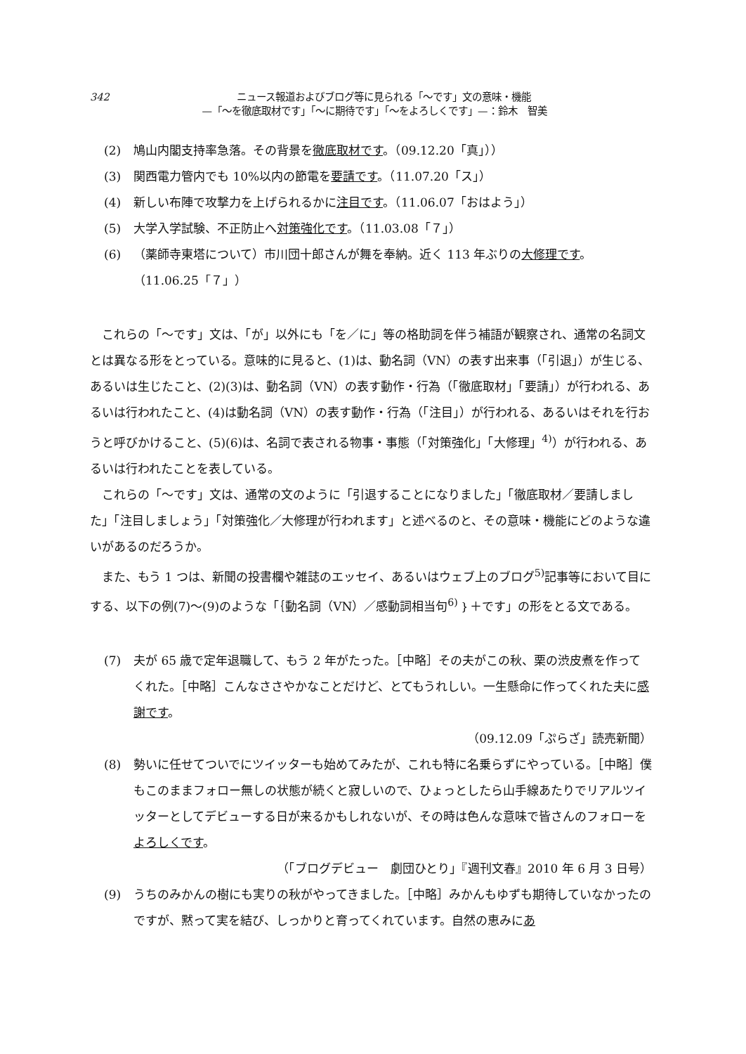342
ニュース報道およびブログ等に見られる「〜です」文の意味・機能
—「〜を徹底取材です」「〜に期待です」「〜をよろしくです」—：鈴木　智美
(2) 鳩山内閣支持率急落。その背景を徹底取材です。（09.12.20「真」））
(3) 関西電力管内でも 10%以内の節電を要請です。（11.07.20「ス」）
(4) 新しい布陣で攻撃力を上げられるかに注目です。（11.06.07「おはよう」）
(5) 大学入学試験、不正防止へ対策強化です。（11.03.08「７」）
(6) （薬師寺東塔について）市川団十郎さんが舞を奉納。近く 113 年ぶりの大修理です。
（11.06.25「７」）
これらの「〜です」文は、「が」以外にも「を／に」等の格助詞を伴う補語が観察され、通常の名詞文とは異なる形をとっている。意味的に見ると、(1)は、動名詞（VN）の表す出来事（「引退」）が生じる、あるいは生じたこと、(2)(3)は、動名詞（VN）の表す動作・行為（「徹底取材」「要請」）が行われる、あるいは行われたこと、(4)は動名詞（VN）の表す動作・行為（「注目」）が行われる、あるいはそれを行おうと呼びかけること、(5)(6)は、名詞で表される物事・事態（「対策強化」「大修理」<sup>4)</sup>）が行われる、あるいは行われたことを表している。
これらの「〜です」文は、通常の文のように「引退することになりました」「徹底取材／要請しました」「注目しましょう」「対策強化／大修理が行われます」と述べるのと、その意味・機能にどのような違いがあるのだろうか。
また、もう 1 つは、新聞の投書欄や雑誌のエッセイ、あるいはウェブ上のブログ<sup>5)</sup>記事等において目にする、以下の例(7)〜(9)のような「｛動名詞（VN）／感動詞相当句<sup>6)</sup>｝＋です」の形をとる文である。
(7) 夫が 65 歳で定年退職して、もう 2 年がたった。［中略］その夫がこの秋、栗の渋皮煮を作ってくれた。［中略］こんなささやかなことだけど、とてもうれしい。一生懸命に作ってくれた夫に感謝です。
（09.12.09「ぷらざ」読売新聞）
(8) 勢いに任せてついでにツイッターも始めてみたが、これも特に名乗らずにやっている。［中略］僕もこのままフォロー無しの状態が続くと寂しいので、ひょっとしたら山手線あたりでリアルツイッターとしてデビューする日が来るかもしれないが、その時は色んな意味で皆さんのフォローをよろしくです。
（「ブログデビュー　劇団ひとり」『週刊文春』2010 年 6 月 3 日号）
(9) うちのみかんの樹にも実りの秋がやってきました。［中略］みかんもゆずも期待していなかったのですが、黙って実を結び、しっかりと育ってくれています。自然の恵みにあ